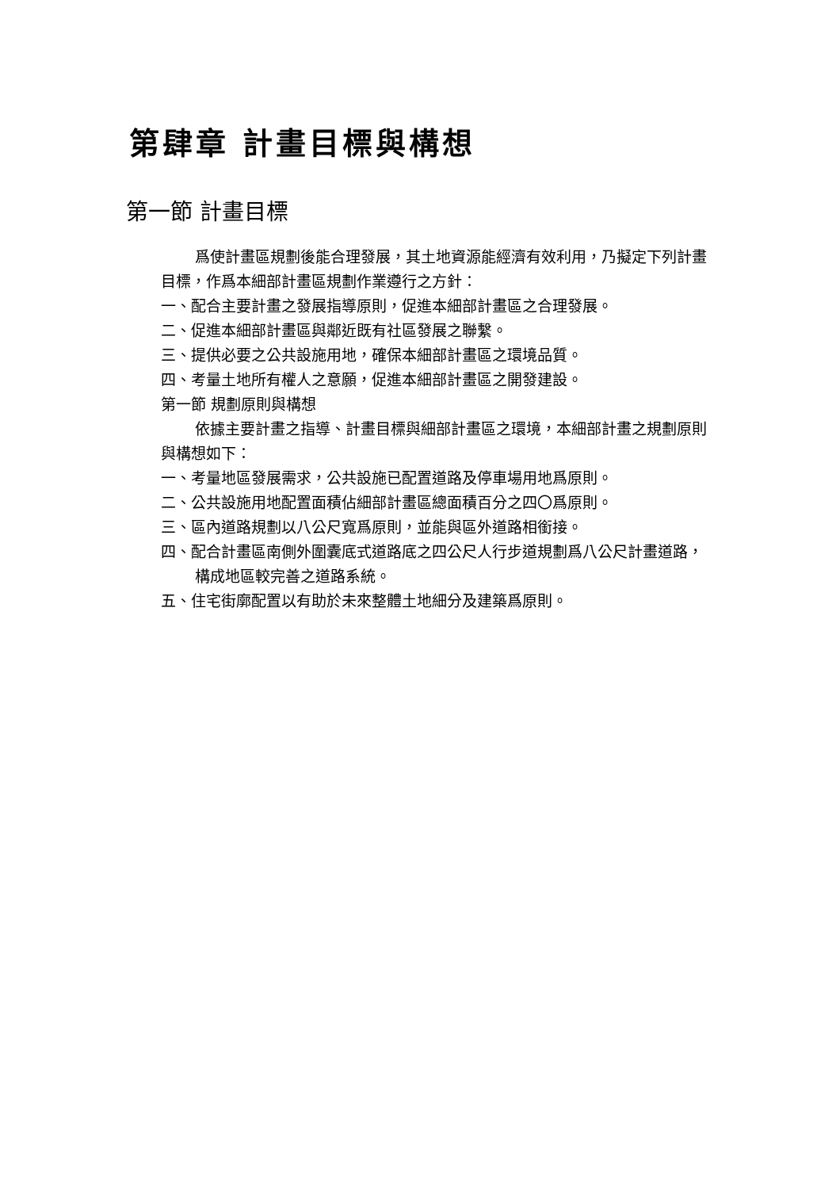第肆章 計畫目標與構想
第一節 計畫目標
爲使計畫區規劃後能合理發展，其土地資源能經濟有效利用，乃擬定下列計畫目標，作爲本細部計畫區規劃作業遵行之方針：
一、配合主要計畫之發展指導原則，促進本細部計畫區之合理發展。
二、促進本細部計畫區與鄰近既有社區發展之聯繫。
三、提供必要之公共設施用地，確保本細部計畫區之環境品質。
四、考量土地所有權人之意願，促進本細部計畫區之開發建設。
第一節 規劃原則與構想
依據主要計畫之指導、計畫目標與細部計畫區之環境，本細部計畫之規劃原則與構想如下：
一、考量地區發展需求，公共設施已配置道路及停車場用地爲原則。
二、公共設施用地配置面積佔細部計畫區總面積百分之四〇爲原則。
三、區內道路規劃以八公尺寬爲原則，並能與區外道路相銜接。
四、配合計畫區南側外圍囊底式道路底之四公尺人行步道規劃爲八公尺計畫道路，構成地區較完善之道路系統。
五、住宅街廓配置以有助於未來整體土地細分及建築爲原則。